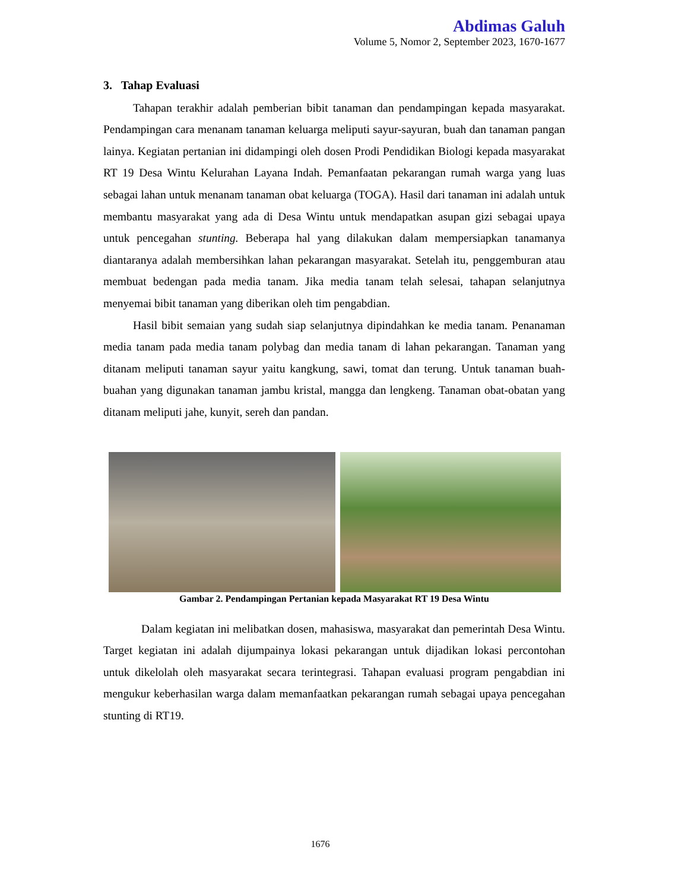Abdimas Galuh
Volume 5, Nomor 2, September 2023, 1670-1677
3. Tahap Evaluasi
Tahapan terakhir adalah pemberian bibit tanaman dan pendampingan kepada masyarakat. Pendampingan cara menanam tanaman keluarga meliputi sayur-sayuran, buah dan tanaman pangan lainya. Kegiatan pertanian ini didampingi oleh dosen Prodi Pendidikan Biologi kepada masyarakat RT 19 Desa Wintu Kelurahan Layana Indah. Pemanfaatan pekarangan rumah warga yang luas sebagai lahan untuk menanam tanaman obat keluarga (TOGA). Hasil dari tanaman ini adalah untuk membantu masyarakat yang ada di Desa Wintu untuk mendapatkan asupan gizi sebagai upaya untuk pencegahan stunting. Beberapa hal yang dilakukan dalam mempersiapkan tanamanya diantaranya adalah membersihkan lahan pekarangan masyarakat. Setelah itu, penggemburan atau membuat bedengan pada media tanam. Jika media tanam telah selesai, tahapan selanjutnya menyemai bibit tanaman yang diberikan oleh tim pengabdian.
Hasil bibit semaian yang sudah siap selanjutnya dipindahkan ke media tanam. Penanaman media tanam pada media tanam polybag dan media tanam di lahan pekarangan. Tanaman yang ditanam meliputi tanaman sayur yaitu kangkung, sawi, tomat dan terung. Untuk tanaman buah-buahan yang digunakan tanaman jambu kristal, mangga dan lengkeng. Tanaman obat-obatan yang ditanam meliputi jahe, kunyit, sereh dan pandan.
Gambar 2. Pendampingan Pertanian kepada Masyarakat RT 19 Desa Wintu
Dalam kegiatan ini melibatkan dosen, mahasiswa, masyarakat dan pemerintah Desa Wintu. Target kegiatan ini adalah dijumpainya lokasi pekarangan untuk dijadikan lokasi percontohan untuk dikelolah oleh masyarakat secara terintegrasi. Tahapan evaluasi program pengabdian ini mengukur keberhasilan warga dalam memanfaatkan pekarangan rumah sebagai upaya pencegahan stunting di RT19.
1676